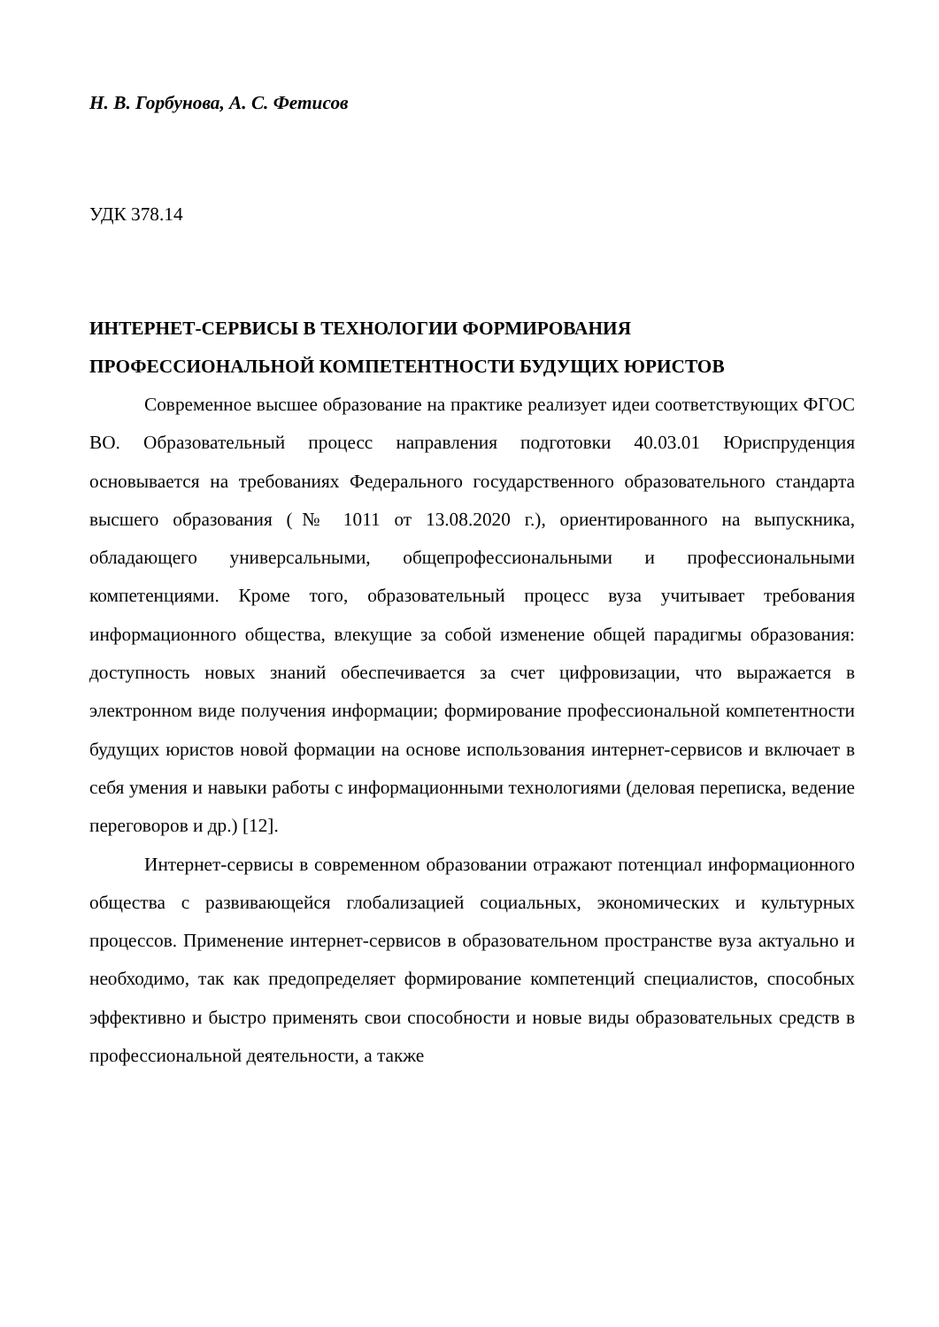Н. В. Горбунова, А. С. Фетисов
УДК 378.14
ИНТЕРНЕТ-СЕРВИСЫ В ТЕХНОЛОГИИ ФОРМИРОВАНИЯ ПРОФЕССИОНАЛЬНОЙ КОМПЕТЕНТНОСТИ БУДУЩИХ ЮРИСТОВ
Современное высшее образование на практике реализует идеи соответствующих ФГОС ВО. Образовательный процесс направления подготовки 40.03.01 Юриспруденция основывается на требованиях Федерального государственного образовательного стандарта высшего образования (№ 1011 от 13.08.2020 г.), ориентированного на выпускника, обладающего универсальными, общепрофессиональными и профессиональными компетенциями. Кроме того, образовательный процесс вуза учитывает требования информационного общества, влекущие за собой изменение общей парадигмы образования: доступность новых знаний обеспечивается за счет цифровизации, что выражается в электронном виде получения информации; формирование профессиональной компетентности будущих юристов новой формации на основе использования интернет-сервисов и включает в себя умения и навыки работы с информационными технологиями (деловая переписка, ведение переговоров и др.) [12].
Интернет-сервисы в современном образовании отражают потенциал информационного общества с развивающейся глобализацией социальных, экономических и культурных процессов. Применение интернет-сервисов в образовательном пространстве вуза актуально и необходимо, так как предопределяет формирование компетенций специалистов, способных эффективно и быстро применять свои способности и новые виды образовательных средств в профессиональной деятельности, а также